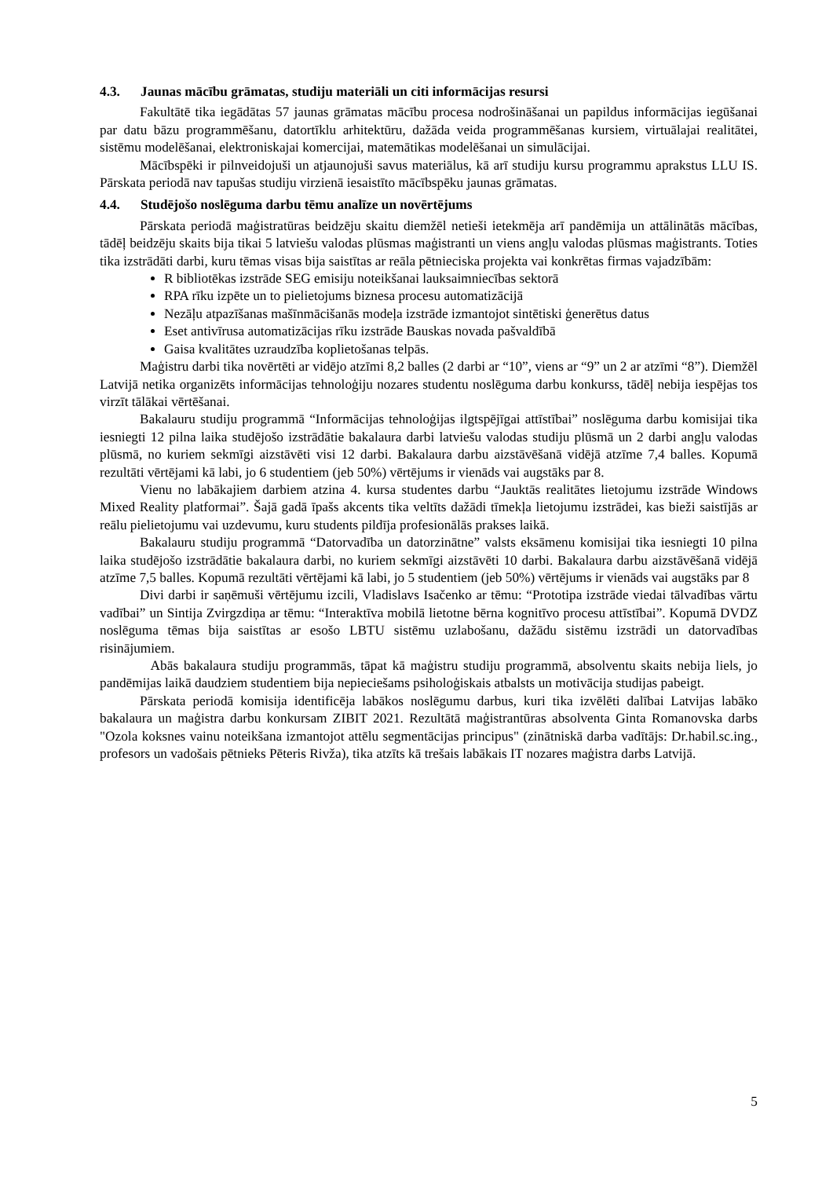4.3. Jaunas mācību grāmatas, studiju materiāli un citi informācijas resursi
Fakultātē tika iegādātas 57 jaunas grāmatas mācību procesa nodrošināšanai un papildus informācijas iegūšanai par datu bāzu programmēšanu, datortīklu arhitektūru, dažāda veida programmēšanas kursiem, virtuālajai realitātei, sistēmu modelēšanai, elektroniskajai komercijai, matemātikas modelēšanai un simulācijai.
Mācībspēki ir pilnveidojuši un atjaunojuši savus materiālus, kā arī studiju kursu programmu aprakstus LLU IS. Pārskata periodā nav tapušas studiju virzienā iesaistīto mācībspēku jaunas grāmatas.
4.4. Studējošo noslēguma darbu tēmu analīze un novērtējums
Pārskata periodā maģistratūras beidzēju skaitu diemžēl netieši ietekmēja arī pandēmija un attālinātās mācības, tādēļ beidzēju skaits bija tikai 5 latviešu valodas plūsmas maģistranti un viens angļu valodas plūsmas maģistrants. Toties tika izstrādāti darbi, kuru tēmas visas bija saistītas ar reāla pētnieciska projekta vai konkrētas firmas vajadzībām:
R bibliotēkas izstrāde SEG emisiju noteikšanai lauksaimniecības sektorā
RPA rīku izpēte un to pielietojums biznesa procesu automatizācijā
Nezāļu atpazīšanas mašīnmācišanās modeļa izstrāde izmantojot sintētiski ģenerētus datus
Eset antivīrusa automatizācijas rīku izstrāde Bauskas novada pašvaldībā
Gaisa kvalitātes uzraudzība koplietošanas telpās.
Maģistru darbi tika novērtēti ar vidējo atzīmi 8,2 balles (2 darbi ar “10”, viens ar “9” un 2 ar atzīmi “8”). Diemžēl Latvijā netika organizēts informācijas tehnoloģiju nozares studentu noslēguma darbu konkurss, tādēļ nebija iespējas tos virzīt tālākai vērtēšanai.
Bakalauru studiju programmā “Informācijas tehnoloģijas ilgtspējīgai attīstībai” noslēguma darbu komisijai tika iesniegti 12 pilna laika studējošo izstrādātie bakalaura darbi latviešu valodas studiju plūsmā un 2 darbi angļu valodas plūsmā, no kuriem sekmīgi aizstāvēti visi 12 darbi. Bakalaura darbu aizstāvēšanā vidējā atzīme 7,4 balles. Kopumā rezultāti vērtējami kā labi, jo 6 studentiem (jeb 50%) vērtējums ir vienāds vai augstāks par 8.
Vienu no labākajiem darbiem atzina 4. kursa studentes darbu “Jauktās realitātes lietojumu izstrāde Windows Mixed Reality platformai”. Šajā gadā īpašs akcents tika veltīts dažādi tīmekļa lietojumu izstrādei, kas bieži saistījās ar reālu pielietojumu vai uzdevumu, kuru students pildīja profesionālās prakses laikā.
Bakalauru studiju programmā “Datorvadība un datorzinātne” valsts eksāmenu komisijai tika iesniegti 10 pilna laika studējošo izstrādātie bakalaura darbi, no kuriem sekmīgi aizstāvēti 10 darbi. Bakalaura darbu aizstāvēšanā vidējā atzīme 7,5 balles. Kopumā rezultāti vērtējami kā labi, jo 5 studentiem (jeb 50%) vērtējums ir vienāds vai augstāks par 8
Divi darbi ir saņēmuši vērtējumu izcili, Vladislavs Isačenko ar tēmu: “Prototipa izstrāde viedai tālvadības vārtu vadībai” un Sintija Zvirgzdiņa ar tēmu: “Interaktīva mobilā lietotne bērna kognitīvo procesu attīstībai”. Kopumā DVDZ noslēguma tēmas bija saistītas ar esošo LBTU sistēmu uzlabošanu, dažādu sistēmu izstrādi un datorvadības risinājumiem.
Abās bakalaura studiju programmās, tāpat kā maģistru studiju programmā, absolventu skaits nebija liels, jo pandēmijas laikā daudziem studentiem bija nepieciešams psiholoģiskais atbalsts un motivācija studijas pabeigt.
Pārskata periodā komisija identificēja labākos noslēgumu darbus, kuri tika izvēlēti dalībai Latvijas labāko bakalaura un maģistra darbu konkursam ZIBIT 2021. Rezultātā maģistrantūras absolventa Ginta Romanovska darbs "Ozola koksnes vainu noteikšana izmantojot attēlu segmentācijas principus" (zinātniskā darba vadītājs: Dr.habil.sc.ing., profesors un vadošais pētnieks Pēteris Rivža), tika atzīts kā trešais labākais IT nozares maģistra darbs Latvijā.
5